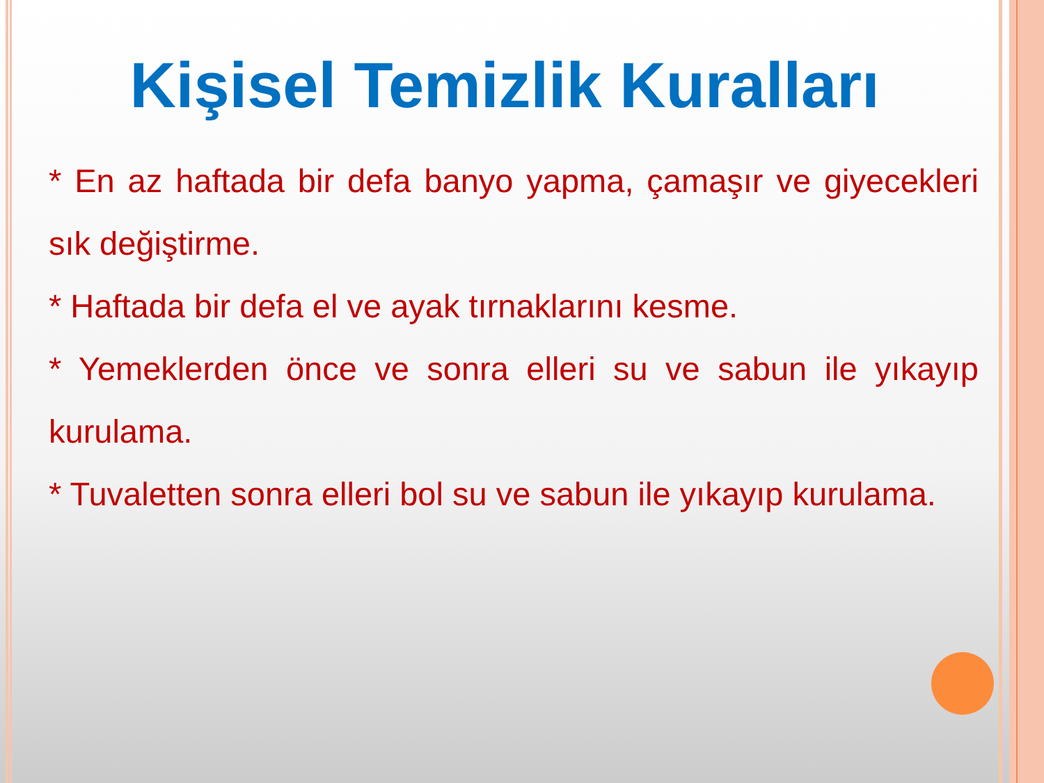Kişisel Temizlik Kuralları
* En az haftada bir defa banyo yapma, çamaşır ve giyecekleri sık değiştirme.
* Haftada bir defa el ve ayak tırnaklarını kesme.
* Yemeklerden önce ve sonra elleri su ve sabun ile yıkayıp kurulama.
* Tuvaletten sonra elleri bol su ve sabun ile yıkayıp kurulama.